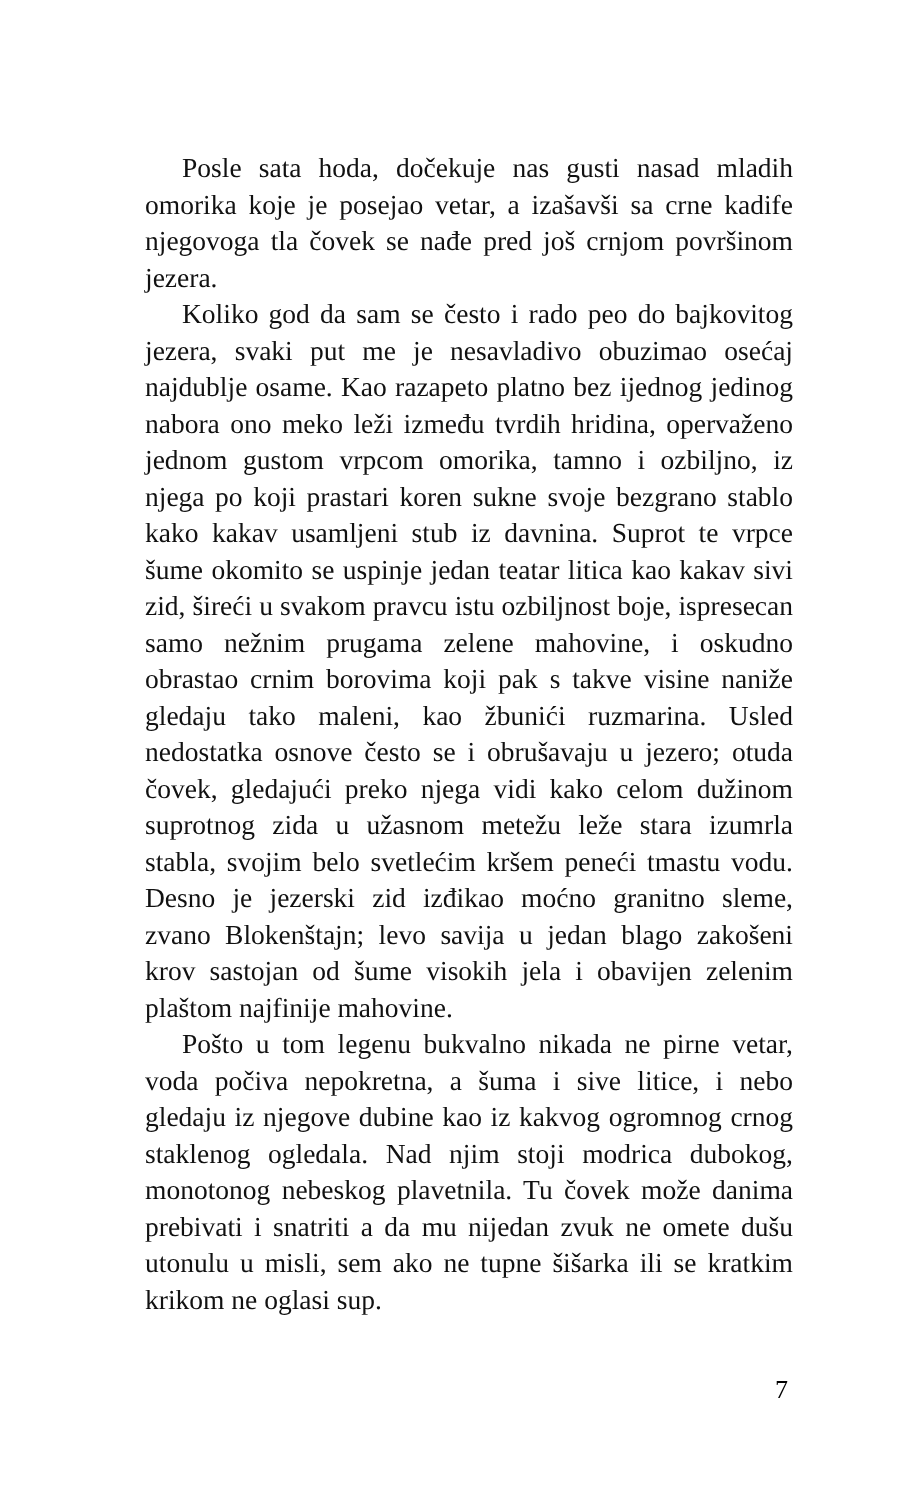Posle sata hoda, dočekuje nas gusti nasad mladih omorika koje je posejao vetar, a izašavši sa crne kadife njegovoga tla čovek se nađe pred još crnjom površinom jezera.
Koliko god da sam se često i rado peo do bajkovitog jezera, svaki put me je nesavladivo obuzimao osećaj najdublje osame. Kao razapeto platno bez ijednog jedinog nabora ono meko leži između tvrdih hridina, opervaženo jednom gustom vrpcom omorika, tamno i ozbiljno, iz njega po koji prastari koren sukne svoje bezgrano stablo kako kakav usamljeni stub iz davnina. Suprot te vrpce šume okomito se uspinje jedan teatar litica kao kakav sivi zid, šireći u svakom pravcu istu ozbiljnost boje, ispresecan samo nežnim prugama zelene mahovine, i oskudno obrastao crnim borovima koji pak s takve visine naniže gledaju tako maleni, kao žbunići ruzmarina. Usled nedostatka osnove često se i obrušavaju u jezero; otuda čovek, gledajući preko njega vidi kako celom dužinom suprotnog zida u užasnom metežu leže stara izumrla stabla, svojim belo svetlećim kršem peneći tmastu vodu. Desno je jezerski zid izđikao moćno granitno sleme, zvano Blokenštajn; levo savija u jedan blago zakošeni krov sastojan od šume visokih jela i obavijen zelenim plaštom najfinije mahovine.
Pošto u tom legenu bukvalno nikada ne pirne vetar, voda počiva nepokretna, a šuma i sive litice, i nebo gledaju iz njegove dubine kao iz kakvog ogromnog crnog staklenog ogledala. Nad njim stoji modrica dubokog, monotonog nebeskog plavetnila. Tu čovek može danima prebivati i snatriti a da mu nijedan zvuk ne omete dušu utonulu u misli, sem ako ne tupne šišarka ili se kratkim krikom ne oglasi sup.
7